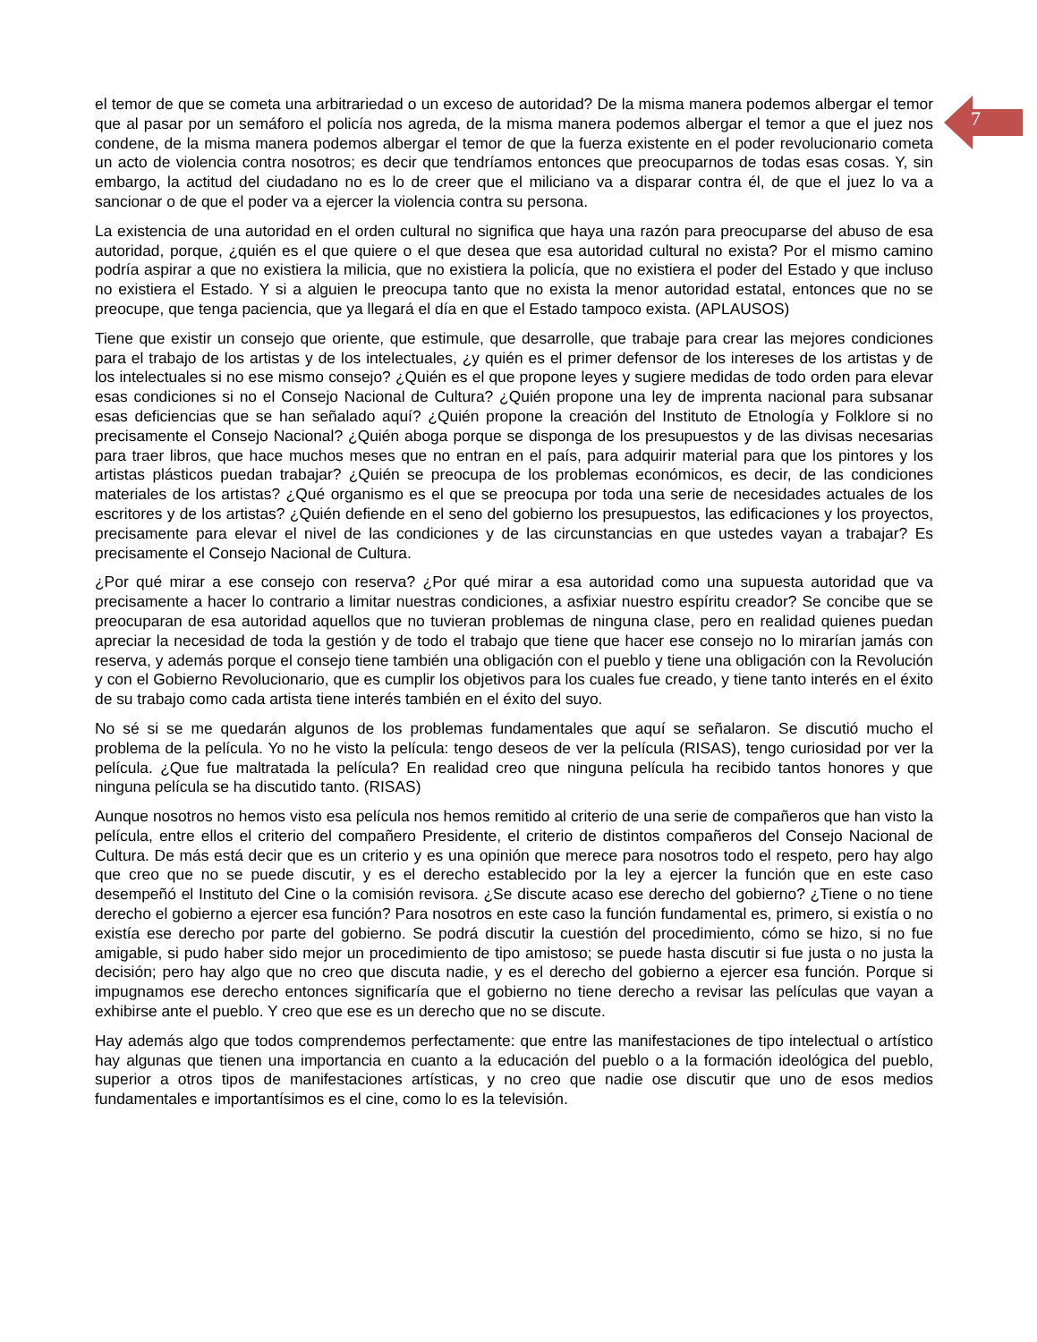7
el temor de que se cometa una arbitrariedad o un exceso de autoridad? De la misma manera podemos albergar el temor que al pasar por un semáforo el policía nos agreda, de la misma manera podemos albergar el temor a que el juez nos condene, de la misma manera podemos albergar el temor de que la fuerza existente en el poder revolucionario cometa un acto de violencia contra nosotros; es decir que tendríamos entonces que preocuparnos de todas esas cosas. Y, sin embargo, la actitud del ciudadano no es lo de creer que el miliciano va a disparar contra él, de que el juez lo va a sancionar o de que el poder va a ejercer la violencia contra su persona.
La existencia de una autoridad en el orden cultural no significa que haya una razón para preocuparse del abuso de esa autoridad, porque, ¿quién es el que quiere o el que desea que esa autoridad cultural no exista? Por el mismo camino podría aspirar a que no existiera la milicia, que no existiera la policía, que no existiera el poder del Estado y que incluso no existiera el Estado. Y si a alguien le preocupa tanto que no exista la menor autoridad estatal, entonces que no se preocupe, que tenga paciencia, que ya llegará el día en que el Estado tampoco exista. (APLAUSOS)
Tiene que existir un consejo que oriente, que estimule, que desarrolle, que trabaje para crear las mejores condiciones para el trabajo de los artistas y de los intelectuales, ¿y quién es el primer defensor de los intereses de los artistas y de los intelectuales si no ese mismo consejo? ¿Quién es el que propone leyes y sugiere medidas de todo orden para elevar esas condiciones si no el Consejo Nacional de Cultura? ¿Quién propone una ley de imprenta nacional para subsanar esas deficiencias que se han señalado aquí? ¿Quién propone la creación del Instituto de Etnología y Folklore si no precisamente el Consejo Nacional? ¿Quién aboga porque se disponga de los presupuestos y de las divisas necesarias para traer libros, que hace muchos meses que no entran en el país, para adquirir material para que los pintores y los artistas plásticos puedan trabajar? ¿Quién se preocupa de los problemas económicos, es decir, de las condiciones materiales de los artistas? ¿Qué organismo es el que se preocupa por toda una serie de necesidades actuales de los escritores y de los artistas? ¿Quién defiende en el seno del gobierno los presupuestos, las edificaciones y los proyectos, precisamente para elevar el nivel de las condiciones y de las circunstancias en que ustedes vayan a trabajar? Es precisamente el Consejo Nacional de Cultura.
¿Por qué mirar a ese consejo con reserva? ¿Por qué mirar a esa autoridad como una supuesta autoridad que va precisamente a hacer lo contrario a limitar nuestras condiciones, a asfixiar nuestro espíritu creador? Se concibe que se preocuparan de esa autoridad aquellos que no tuvieran problemas de ninguna clase, pero en realidad quienes puedan apreciar la necesidad de toda la gestión y de todo el trabajo que tiene que hacer ese consejo no lo mirarían jamás con reserva, y además porque el consejo tiene también una obligación con el pueblo y tiene una obligación con la Revolución y con el Gobierno Revolucionario, que es cumplir los objetivos para los cuales fue creado, y tiene tanto interés en el éxito de su trabajo como cada artista tiene interés también en el éxito del suyo.
No sé si se me quedarán algunos de los problemas fundamentales que aquí se señalaron. Se discutió mucho el problema de la película. Yo no he visto la película: tengo deseos de ver la película (RISAS), tengo curiosidad por ver la película. ¿Que fue maltratada la película? En realidad creo que ninguna película ha recibido tantos honores y que ninguna película se ha discutido tanto. (RISAS)
Aunque nosotros no hemos visto esa película nos hemos remitido al criterio de una serie de compañeros que han visto la película, entre ellos el criterio del compañero Presidente, el criterio de distintos compañeros del Consejo Nacional de Cultura. De más está decir que es un criterio y es una opinión que merece para nosotros todo el respeto, pero hay algo que creo que no se puede discutir, y es el derecho establecido por la ley a ejercer la función que en este caso desempeñó el Instituto del Cine o la comisión revisora. ¿Se discute acaso ese derecho del gobierno? ¿Tiene o no tiene derecho el gobierno a ejercer esa función? Para nosotros en este caso la función fundamental es, primero, si existía o no existía ese derecho por parte del gobierno. Se podrá discutir la cuestión del procedimiento, cómo se hizo, si no fue amigable, si pudo haber sido mejor un procedimiento de tipo amistoso; se puede hasta discutir si fue justa o no justa la decisión; pero hay algo que no creo que discuta nadie, y es el derecho del gobierno a ejercer esa función. Porque si impugnamos ese derecho entonces significaría que el gobierno no tiene derecho a revisar las películas que vayan a exhibirse ante el pueblo. Y creo que ese es un derecho que no se discute.
Hay además algo que todos comprendemos perfectamente: que entre las manifestaciones de tipo intelectual o artístico hay algunas que tienen una importancia en cuanto a la educación del pueblo o a la formación ideológica del pueblo, superior a otros tipos de manifestaciones artísticas, y no creo que nadie ose discutir que uno de esos medios fundamentales e importantísimos es el cine, como lo es la televisión.